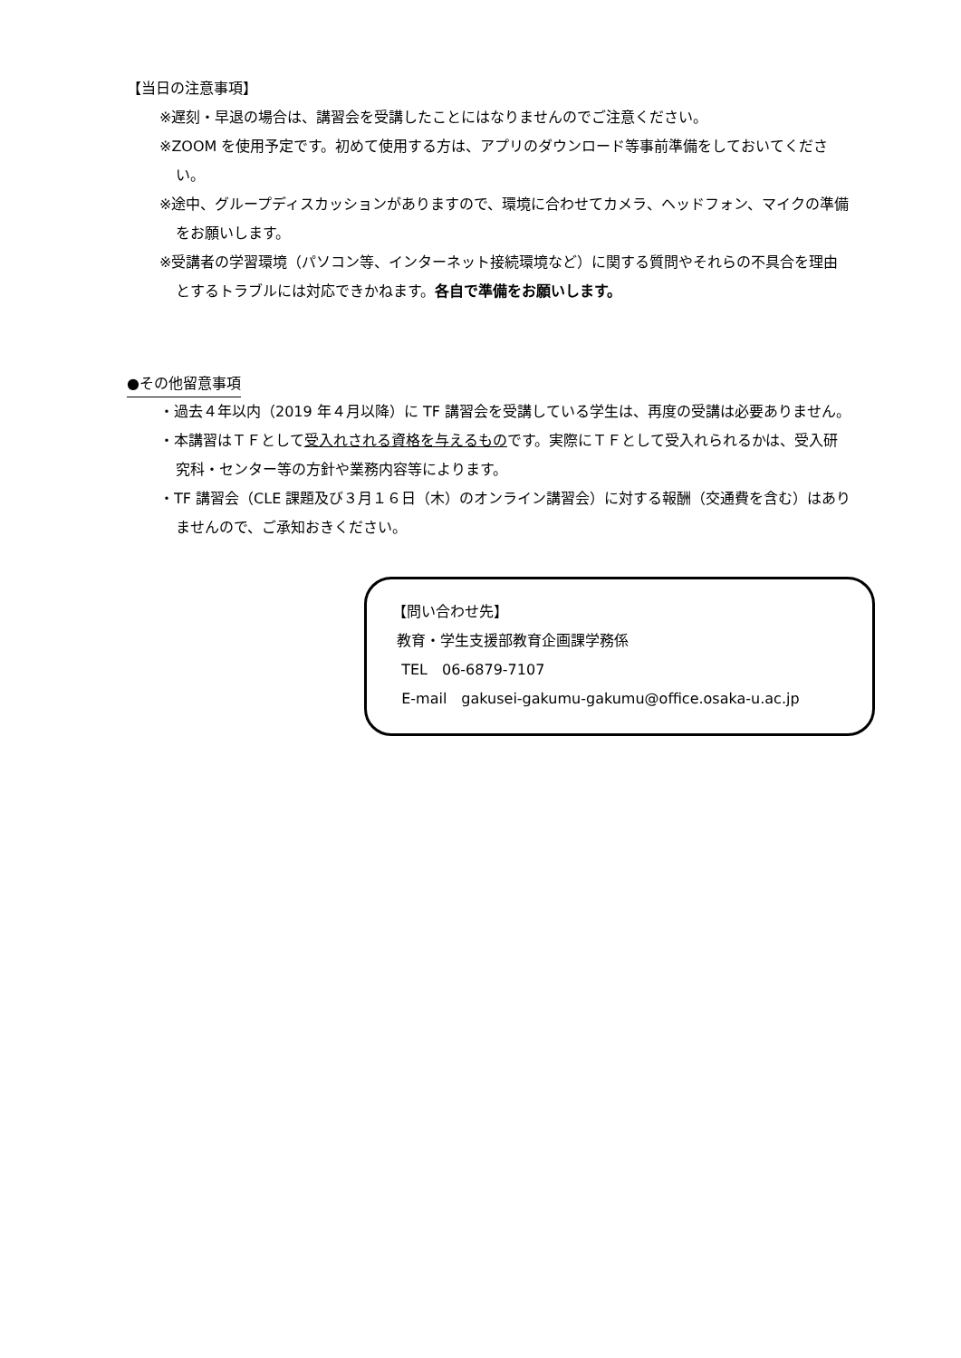【当日の注意事項】
※遅刻・早退の場合は、講習会を受講したことにはなりませんのでご注意ください。
※ZOOM を使用予定です。初めて使用する方は、アプリのダウンロード等事前準備をしておいてください。
※途中、グループディスカッションがありますので、環境に合わせてカメラ、ヘッドフォン、マイクの準備をお願いします。
※受講者の学習環境（パソコン等、インターネット接続環境など）に関する質問やそれらの不具合を理由とするトラブルには対応できかねます。各自で準備をお願いします。
●その他留意事項
・過去４年以内（2019 年４月以降）に TF 講習会を受講している学生は、再度の受講は必要ありません。
・本講習はＴＦとして受入れされる資格を与えるものです。実際にＴＦとして受入れられるかは、受入研究科・センター等の方針や業務内容等によります。
・TF 講習会（CLE 課題及び３月１６日（木）のオンライン講習会）に対する報酬（交通費を含む）はありませんので、ご承知おきください。
【問い合わせ先】
教育・学生支援部教育企画課学務係
TEL　06-6879-7107
E-mail　gakusei-gakumu-gakumu@office.osaka-u.ac.jp